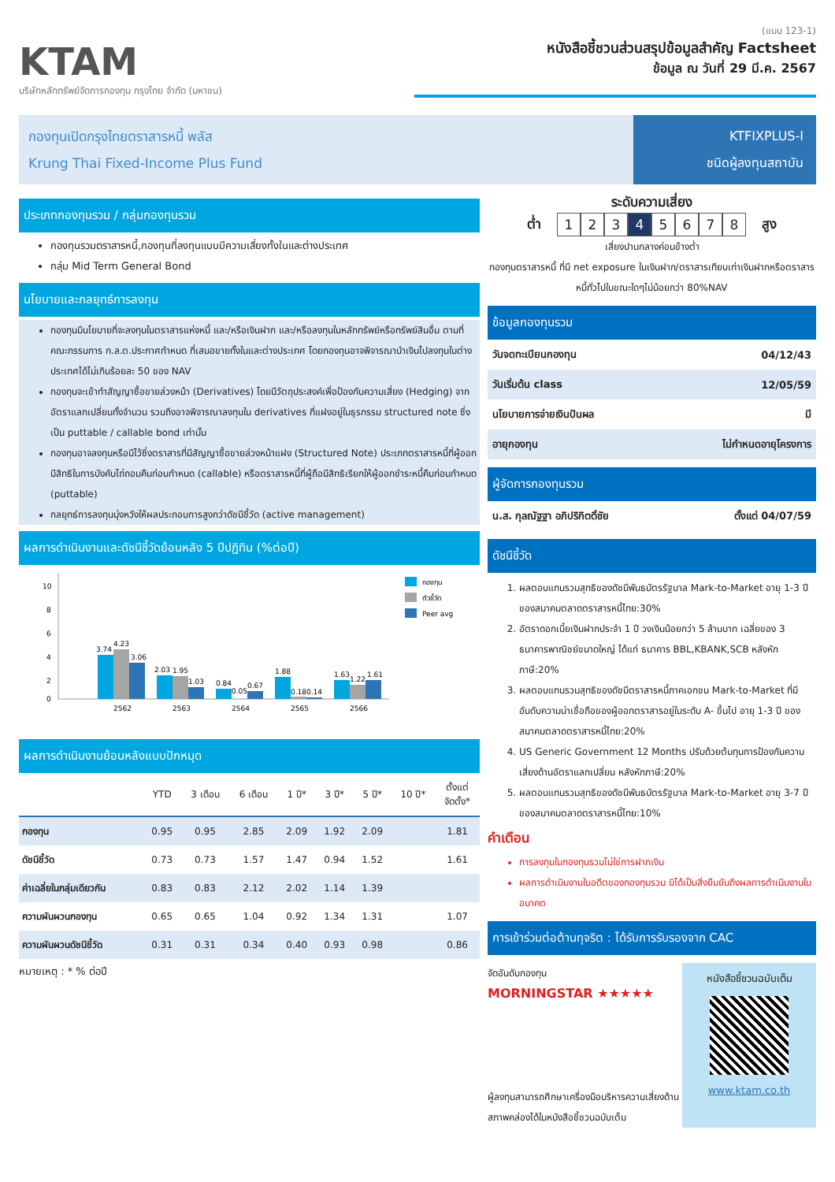KTAM
บริษัทหลักทรัพย์จัดการกองทุน กรุงไทย จำกัด (มหาชน)
(แบบ 123-1)
หนังสือชี้ชวนส่วนสรุปข้อมูลสำคัญ Factsheet
ข้อมูล ณ วันที่ 29 มี.ค. 2567
กองทุนเปิดกรุงไทยตราสารหนี้ พลัส
Krung Thai Fixed-Income Plus Fund
KTFIXPLUS-I
ชนิดผู้ลงทุนสถาบัน
ประเภทกองทุนรวม / กลุ่มกองทุนรวม
กองทุนรวมตราสารหนี้,กองทุนที่ลงทุนแบบมีความเสี่ยงทั้งในและต่างประเทศ
กลุ่ม Mid Term General Bond
นโยบายและกลยุทธ์การลงทุน
กองทุนมีนโยบายที่จะลงทุนในตราสารแห่งหนี้ และ/หรือเงินฝาก และ/หรือลงทุนในหลักทรัพย์หรือทรัพย์สินอื่น ตามที่คณะกรรมการ ก.ล.ต.ประกาศกำหนด ที่เสนอขายทั้งในและต่างประเทศ โดยกองทุนอาจพิจารณานำเงินไปลงทุนในต่างประเทศได้ไม่เกินร้อยละ 50 ของ NAV
กองทุนจะเข้าทำสัญญาซื้อขายล่วงหน้า (Derivatives) โดยมีวัตถุประสงค์เพื่อป้องกันความเสี่ยง (Hedging) จากอัตราแลกเปลี่ยนทั้งจำนวน รวมถึงอาจพิจารณาลงทุนใน derivatives ที่แฝงอยู่ในธุรกรรม structured note ซึ่งเป็น puttable / callable bond เท่านั้น
กองทุนอาจลงทุนหรือมีไว้ซึ่งตราสารที่มีสัญญาซื้อขายล่วงหน้าแฝง (Structured Note) ประเภทตราสารหนี้ที่ผู้ออกมีสิทธิในการบังคับไถ่ถอนคืนก่อนกำหนด (callable) หรือตราสารหนี้ที่ผู้ถือมีสิทธิเรียกให้ผู้ออกชำระหนี้คืนก่อนกำหนด (puttable)
กลยุทธ์การลงทุนมุ่งหวังให้ผลประกอบการสูงกว่าดัชนีชี้วัด (active management)
ผลการดำเนินงานและดัชนีชี้วัดย้อนหลัง 5 ปีปฏิทิน (%ต่อปี)
10
8
6
4
2
0
3.74
4.23
3.06
2.03
1.95
1.03
0.84
0.05
0.67
1.88
0.18
0.14
1.63
1.22
1.61
2562
2563
2564
2565
2566
กองทุน
ตัวชี้วัด
Peer avg
ผลการดำเนินงานย้อนหลังแบบปักหมุด
| | YTD | 3 เดือน | 6 เดือน | 1 ปี* | 3 ปี* | 5 ปี* | 10 ปี* | ตั้งแต่ จัดตั้ง* |
| --- | --- | --- | --- | --- | --- | --- | --- | --- |
| กองทุน | 0.95 | 0.95 | 2.85 | 2.09 | 1.92 | 2.09 | | 1.81 |
| ดัชนีชี้วัด | 0.73 | 0.73 | 1.57 | 1.47 | 0.94 | 1.52 | | 1.61 |
| ค่าเฉลี่ยในกลุ่มเดียวกัน | 0.83 | 0.83 | 2.12 | 2.02 | 1.14 | 1.39 | | |
| ความผันผวนกองทุน | 0.65 | 0.65 | 1.04 | 0.92 | 1.34 | 1.31 | | 1.07 |
| ความผันผวนดัชนีชี้วัด | 0.31 | 0.31 | 0.34 | 0.40 | 0.93 | 0.98 | | 0.86 |
หมายเหตุ : * % ต่อปี
ระดับความเสี่ยง
ต่ำ
12345678
สูง
เสี่ยงปานกลางค่อนข้างต่ำ
กองทุนตราสารหนี้ ที่มี net exposure ในเงินฝาก/ตราสารเทียบเท่าเงินฝากหรือตราสารหนี้ทั่วไปในขณะใดๆไม่น้อยกว่า 80%NAV
ข้อมูลกองทุนรวม
| วันจดทะเบียนกองทุน | 04/12/43 |
| วันเริ่มต้น class | 12/05/59 |
| นโยบายการจ่ายเงินปันผล | มี |
| อายุกองทุน | ไม่กำหนดอายุโครงการ |
ผู้จัดการกองทุนรวม
| น.ส. กุลณัฐฐา อภิปริกิตติ์ชัย | ตั้งแต่ 04/07/59 |
ดัชนีชี้วัด
1. ผลตอบแทนรวมสุทธิของดัชนีพันธบัตรรัฐบาล Mark-to-Market อายุ 1-3 ปี ของสมาคมตลาดตราสารหนี้ไทย:30%
2. อัตราดอกเบี้ยเงินฝากประจำ 1 ปี วงเงินน้อยกว่า 5 ล้านบาท เฉลี่ยของ 3 ธนาคารพาณิชย์ขนาดใหญ่ ได้แก่ ธนาคาร BBL,KBANK,SCB หลังหักภาษี:20%
3. ผลตอบแทนรวมสุทธิของดัชนีตราสารหนี้ภาคเอกชน Mark-to-Market ที่มีอันดับความน่าเชื่อถือของผู้ออกตราสารอยู่ในระดับ A- ขึ้นไป อายุ 1-3 ปี ของสมาคมตลาดตราสารหนี้ไทย:20%
4. US Generic Government 12 Months ปรับด้วยต้นทุนการป้องกันความเสี่ยงด้านอัตราแลกเปลี่ยน หลังหักภาษี:20%
5. ผลตอบแทนรวมสุทธิของดัชนีพันธบัตรรัฐบาล Mark-to-Market อายุ 3-7 ปี ของสมาคมตลาดตราสารหนี้ไทย:10%
คำเตือน
การลงทุนในกองทุนรวมไม่ใช่การฝากเงิน
ผลการดำเนินงานในอดีตของกองทุนรวม มิได้เป็นสิ่งยืนยันถึงผลการดำเนินงานในอนาคต
การเข้าร่วมต่อต้านทุจริต : ได้รับการรับรองจาก CAC
จัดอันดับกองทุน
MORNINGSTAR ★★★★★
ผู้ลงทุนสามารถศึกษาเครื่องมือบริหารความเสี่ยงด้านสภาพคล่องได้ในหนังสือชี้ชวนฉบับเต็ม
หนังสือชี้ชวนฉบับเต็ม
www.ktam.co.th